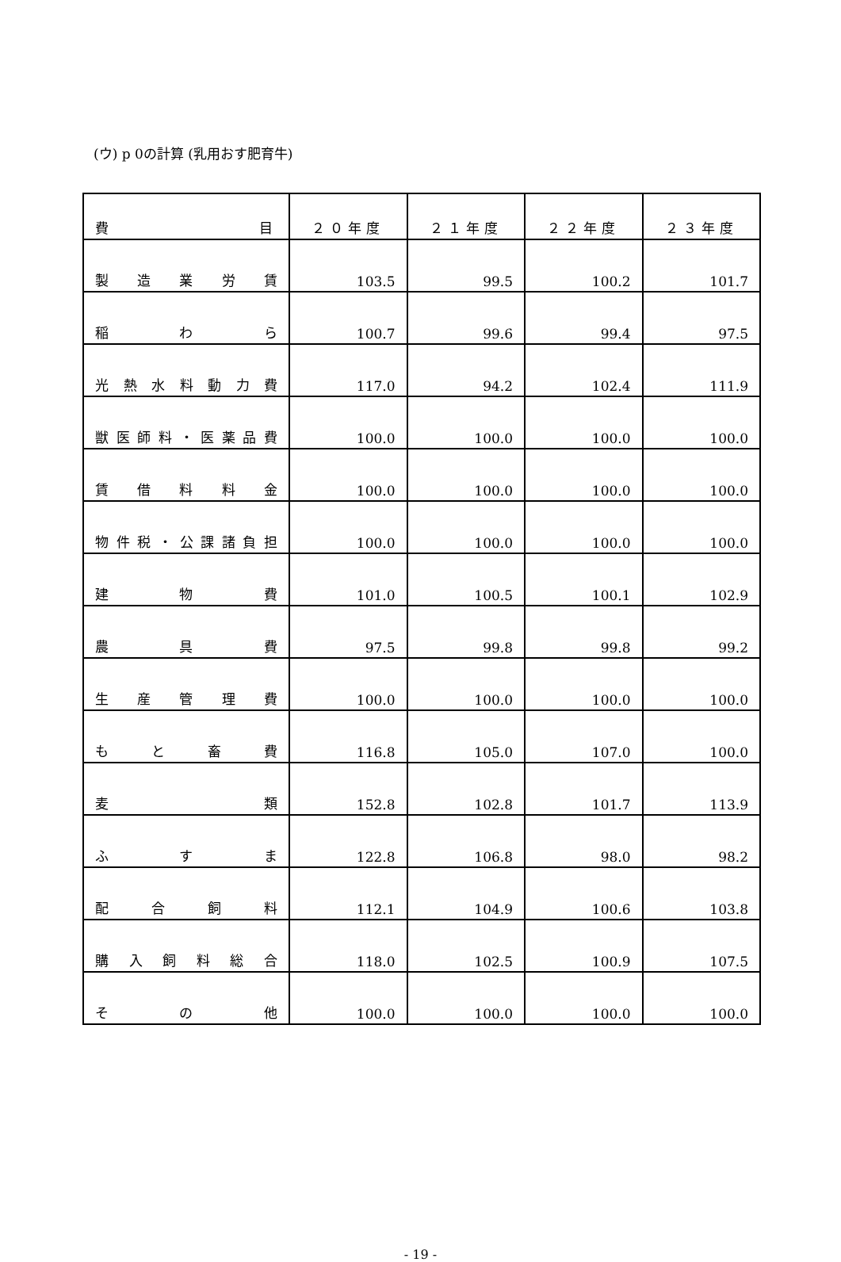(ウ) p 0の計算 (乳用おす肥育牛)
| 費 目 | ２０年度 | ２１年度 | ２２年度 | ２３年度 |
| --- | --- | --- | --- | --- |
| 製 造 業 労 賃 | 103.5 | 99.5 | 100.2 | 101.7 |
| 稲 わ ら | 100.7 | 99.6 | 99.4 | 97.5 |
| 光熱水料動力費 | 117.0 | 94.2 | 102.4 | 111.9 |
| 獣医師料・医薬品費 | 100.0 | 100.0 | 100.0 | 100.0 |
| 賃 借 料 料 金 | 100.0 | 100.0 | 100.0 | 100.0 |
| 物件税・公課諸負担 | 100.0 | 100.0 | 100.0 | 100.0 |
| 建 物 費 | 101.0 | 100.5 | 100.1 | 102.9 |
| 農 具 費 | 97.5 | 99.8 | 99.8 | 99.2 |
| 生 産 管 理 費 | 100.0 | 100.0 | 100.0 | 100.0 |
| も と 畜 費 | 116.8 | 105.0 | 107.0 | 100.0 |
| 麦 類 | 152.8 | 102.8 | 101.7 | 113.9 |
| ふ す ま | 122.8 | 106.8 | 98.0 | 98.2 |
| 配 合 飼 料 | 112.1 | 104.9 | 100.6 | 103.8 |
| 購 入 飼 料 総 合 | 118.0 | 102.5 | 100.9 | 107.5 |
| そ の 他 | 100.0 | 100.0 | 100.0 | 100.0 |
- 19 -